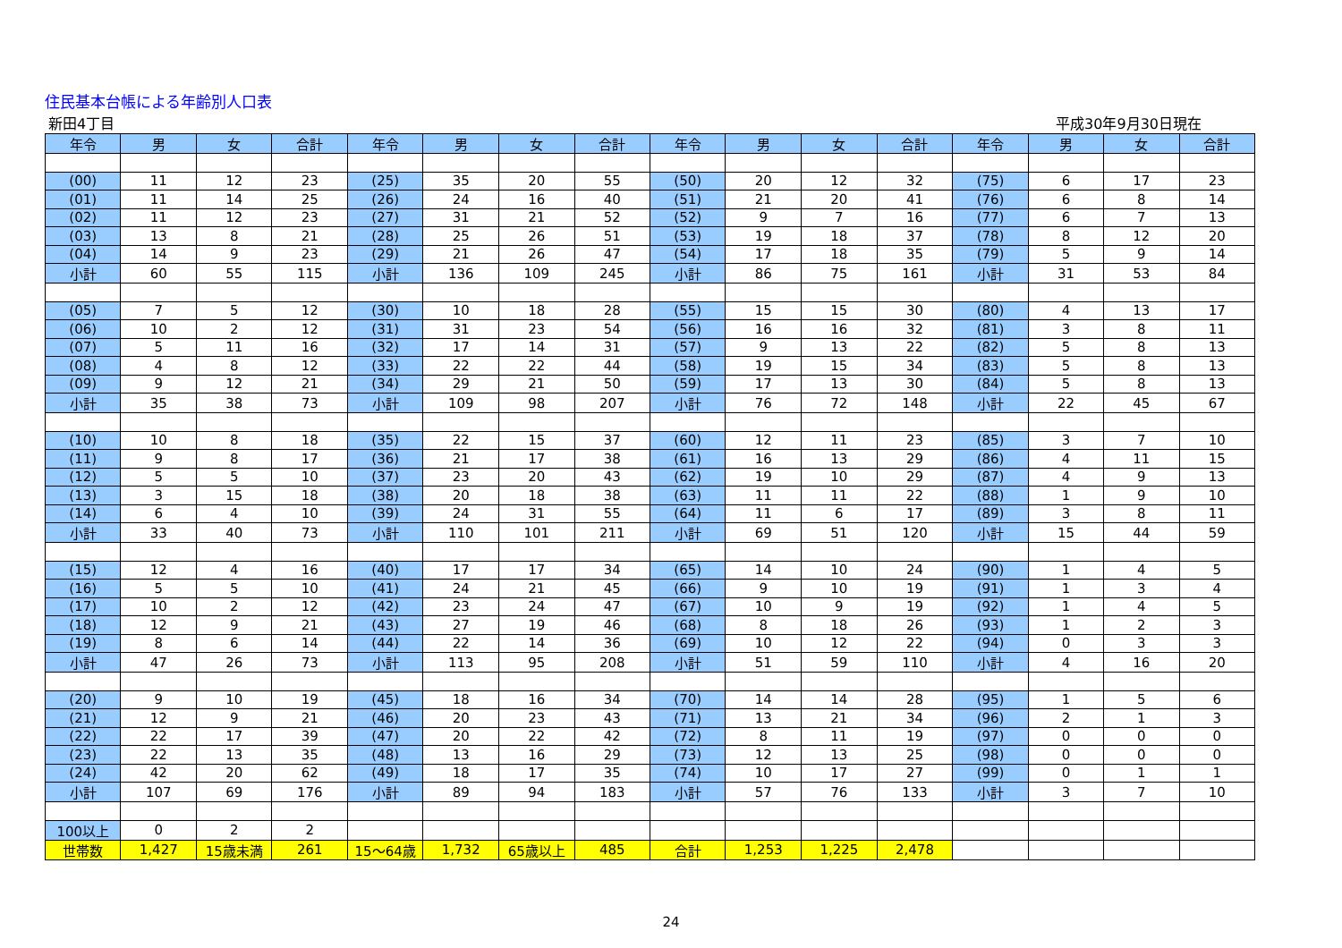住民基本台帳による年齢別人口表
新田4丁目 平成30年9月30日現在
| 年令 | 男 | 女 | 合計 | 年令 | 男 | 女 | 合計 | 年令 | 男 | 女 | 合計 | 年令 | 男 | 女 | 合計 |
| --- | --- | --- | --- | --- | --- | --- | --- | --- | --- | --- | --- | --- | --- | --- | --- |
| (00) | 11 | 12 | 23 | (25) | 35 | 20 | 55 | (50) | 20 | 12 | 32 | (75) | 6 | 17 | 23 |
| (01) | 11 | 14 | 25 | (26) | 24 | 16 | 40 | (51) | 21 | 20 | 41 | (76) | 6 | 8 | 14 |
| (02) | 11 | 12 | 23 | (27) | 31 | 21 | 52 | (52) | 9 | 7 | 16 | (77) | 6 | 7 | 13 |
| (03) | 13 | 8 | 21 | (28) | 25 | 26 | 51 | (53) | 19 | 18 | 37 | (78) | 8 | 12 | 20 |
| (04) | 14 | 9 | 23 | (29) | 21 | 26 | 47 | (54) | 17 | 18 | 35 | (79) | 5 | 9 | 14 |
| 小計 | 60 | 55 | 115 | 小計 | 136 | 109 | 245 | 小計 | 86 | 75 | 161 | 小計 | 31 | 53 | 84 |
| (05) | 7 | 5 | 12 | (30) | 10 | 18 | 28 | (55) | 15 | 15 | 30 | (80) | 4 | 13 | 17 |
| (06) | 10 | 2 | 12 | (31) | 31 | 23 | 54 | (56) | 16 | 16 | 32 | (81) | 3 | 8 | 11 |
| (07) | 5 | 11 | 16 | (32) | 17 | 14 | 31 | (57) | 9 | 13 | 22 | (82) | 5 | 8 | 13 |
| (08) | 4 | 8 | 12 | (33) | 22 | 22 | 44 | (58) | 19 | 15 | 34 | (83) | 5 | 8 | 13 |
| (09) | 9 | 12 | 21 | (34) | 29 | 21 | 50 | (59) | 17 | 13 | 30 | (84) | 5 | 8 | 13 |
| 小計 | 35 | 38 | 73 | 小計 | 109 | 98 | 207 | 小計 | 76 | 72 | 148 | 小計 | 22 | 45 | 67 |
| (10) | 10 | 8 | 18 | (35) | 22 | 15 | 37 | (60) | 12 | 11 | 23 | (85) | 3 | 7 | 10 |
| (11) | 9 | 8 | 17 | (36) | 21 | 17 | 38 | (61) | 16 | 13 | 29 | (86) | 4 | 11 | 15 |
| (12) | 5 | 5 | 10 | (37) | 23 | 20 | 43 | (62) | 19 | 10 | 29 | (87) | 4 | 9 | 13 |
| (13) | 3 | 15 | 18 | (38) | 20 | 18 | 38 | (63) | 11 | 11 | 22 | (88) | 1 | 9 | 10 |
| (14) | 6 | 4 | 10 | (39) | 24 | 31 | 55 | (64) | 11 | 6 | 17 | (89) | 3 | 8 | 11 |
| 小計 | 33 | 40 | 73 | 小計 | 110 | 101 | 211 | 小計 | 69 | 51 | 120 | 小計 | 15 | 44 | 59 |
| (15) | 12 | 4 | 16 | (40) | 17 | 17 | 34 | (65) | 14 | 10 | 24 | (90) | 1 | 4 | 5 |
| (16) | 5 | 5 | 10 | (41) | 24 | 21 | 45 | (66) | 9 | 10 | 19 | (91) | 1 | 3 | 4 |
| (17) | 10 | 2 | 12 | (42) | 23 | 24 | 47 | (67) | 10 | 9 | 19 | (92) | 1 | 4 | 5 |
| (18) | 12 | 9 | 21 | (43) | 27 | 19 | 46 | (68) | 8 | 18 | 26 | (93) | 1 | 2 | 3 |
| (19) | 8 | 6 | 14 | (44) | 22 | 14 | 36 | (69) | 10 | 12 | 22 | (94) | 0 | 3 | 3 |
| 小計 | 47 | 26 | 73 | 小計 | 113 | 95 | 208 | 小計 | 51 | 59 | 110 | 小計 | 4 | 16 | 20 |
| (20) | 9 | 10 | 19 | (45) | 18 | 16 | 34 | (70) | 14 | 14 | 28 | (95) | 1 | 5 | 6 |
| (21) | 12 | 9 | 21 | (46) | 20 | 23 | 43 | (71) | 13 | 21 | 34 | (96) | 2 | 1 | 3 |
| (22) | 22 | 17 | 39 | (47) | 20 | 22 | 42 | (72) | 8 | 11 | 19 | (97) | 0 | 0 | 0 |
| (23) | 22 | 13 | 35 | (48) | 13 | 16 | 29 | (73) | 12 | 13 | 25 | (98) | 0 | 0 | 0 |
| (24) | 42 | 20 | 62 | (49) | 18 | 17 | 35 | (74) | 10 | 17 | 27 | (99) | 0 | 1 | 1 |
| 小計 | 107 | 69 | 176 | 小計 | 89 | 94 | 183 | 小計 | 57 | 76 | 133 | 小計 | 3 | 7 | 10 |
| 100以上 | 0 | 2 | 2 | | | | | | | | | | | | |
| 世帯数 | 1,427 | 15歳未満 | 261 | 15～64歳 | 1,732 | 65歳以上 | 485 | 合計 | 1,253 | 1,225 | 2,478 | | | | |
24